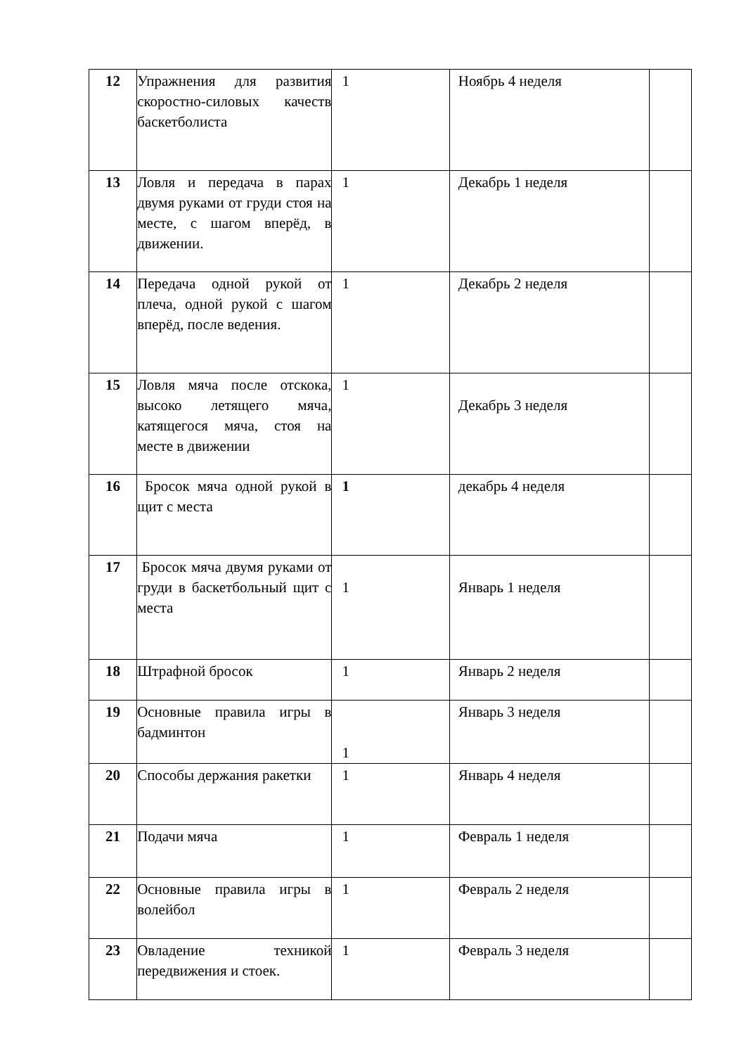| 12 | Упражнения для развития скоростно-силовых качеств баскетболиста | 1 | Ноябрь 4 неделя | |
| 13 | Ловля и передача в парах двумя руками от груди стоя на месте, с шагом вперёд, в движении. | 1 | Декабрь 1 неделя | |
| 14 | Передача одной рукой от плеча, одной рукой с шагом вперёд, после ведения. | 1 | Декабрь 2 неделя | |
| 15 | Ловля мяча после отскока, высоко летящего мяча, катящегося мяча, стоя на месте в движении | 1 | Декабрь 3 неделя | |
| 16 | Бросок мяча одной рукой в щит с места | 1 | декабрь 4 неделя | |
| 17 | Бросок мяча двумя руками от груди в баскетбольный щит с места | 1 | Январь 1 неделя | |
| 18 | Штрафной бросок | 1 | Январь 2 неделя | |
| 19 | Основные правила игры в бадминтон | 1 | Январь 3 неделя | |
| 20 | Способы держания ракетки | 1 | Январь 4 неделя | |
| 21 | Подачи мяча | 1 | Февраль 1 неделя | |
| 22 | Основные правила игры в волейбол | 1 | Февраль 2 неделя | |
| 23 | Овладение техникой передвижения и стоек. | 1 | Февраль 3 неделя | |